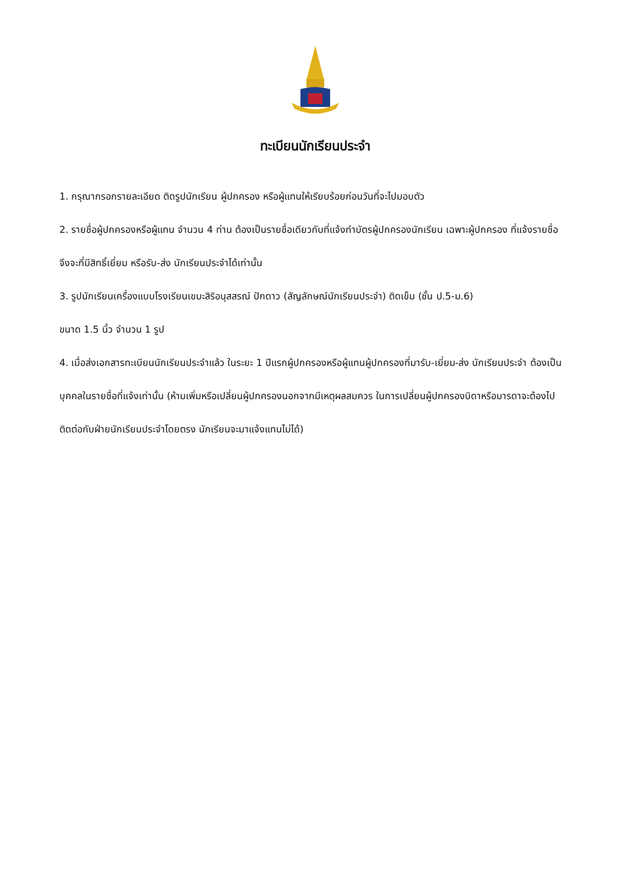ทะเบียนนักเรียนประจำ
1. กรุณากรอกรายละเอียด ติดรูปนักเรียน ผู้ปกครอง หรือผู้แทนให้เรียบร้อยก่อนวันที่จะไปมอบตัว
2. รายชื่อผู้ปกครองหรือผู้แทน จำนวน 4 ท่าน ต้องเป็นรายชื่อเดียวกับที่แจ้งทำบัตรผู้ปกครองนักเรียน เฉพาะผู้ปกครอง ที่แจ้งรายชื่อ จึงจะที่มีสิทธิ์เยี่ยม หรือรับ-ส่ง นักเรียนประจำได้เท่านั้น
3. รูปนักเรียนเครื่องแบบโรงเรียนเขมะสิริอนุสสรณ์ ปักดาว (สัญลักษณ์นักเรียนประจำ) ติดเข็ม (ชั้น ป.5-ม.6)
ขนาด 1.5 นิ้ว จำนวน 1 รูป
4. เมื่อส่งเอกสารทะเบียนนักเรียนประจำแล้ว ในระยะ 1 ปีแรกผู้ปกครองหรือผู้แทนผู้ปกครองที่มารับ-เยี่ยม-ส่ง นักเรียนประจำ ต้องเป็นบุคคลในรายชื่อที่แจ้งเท่านั้น (ห้ามเพิ่มหรือเปลี่ยนผู้ปกครองนอกจากมีเหตุผลสมควร ในการเปลี่ยนผู้ปกครองบิดาหรือมารดาจะต้องไปติดต่อกับฝ่ายนักเรียนประจำโดยตรง นักเรียนจะมาแจ้งแทนไม่ได้)